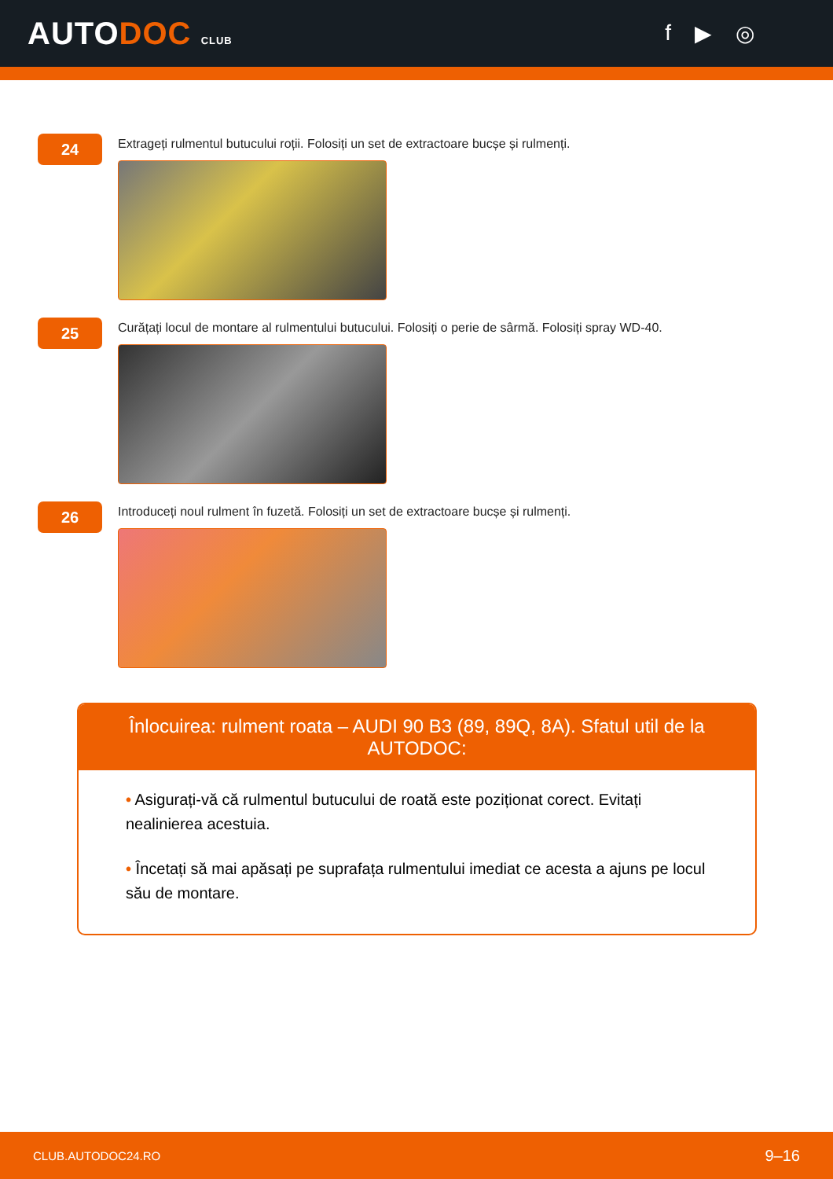AUTODOC CLUB
f ▶ ◎
24
Extrageți rulmentul butucului roții. Folosiți un set de extractoare bucșe și rulmenți.
25
Curățați locul de montare al rulmentului butucului. Folosiți o perie de sârmă. Folosiți spray WD-40.
26
Introduceți noul rulment în fuzetă. Folosiți un set de extractoare bucșe și rulmenți.
Înlocuirea: rulment roata – AUDI 90 B3 (89, 89Q, 8A). Sfatul util de la AUTODOC:
• Asigurați-vă că rulmentul butucului de roată este poziționat corect. Evitați nealinierea acestuia.
• Încetați să mai apăsați pe suprafața rulmentului imediat ce acesta a ajuns pe locul său de montare.
CLUB.AUTODOC24.RO 9–16